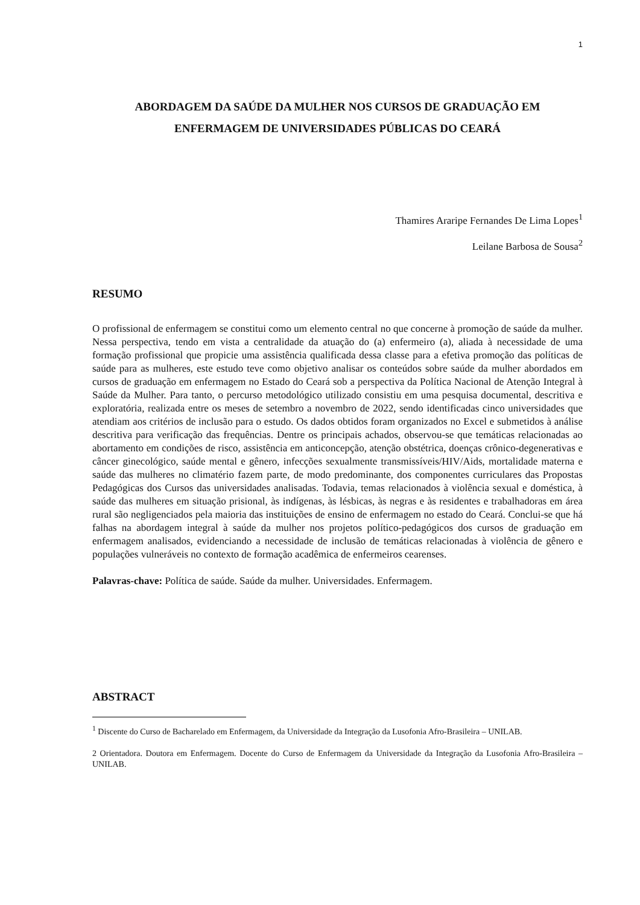1
ABORDAGEM DA SAÚDE DA MULHER NOS CURSOS DE GRADUAÇÃO EM ENFERMAGEM DE UNIVERSIDADES PÚBLICAS DO CEARÁ
Thamires Araripe Fernandes De Lima Lopes<sup>1</sup>
Leilane Barbosa de Sousa<sup>2</sup>
RESUMO
O profissional de enfermagem se constitui como um elemento central no que concerne à promoção de saúde da mulher. Nessa perspectiva, tendo em vista a centralidade da atuação do (a) enfermeiro (a), aliada à necessidade de uma formação profissional que propicie uma assistência qualificada dessa classe para a efetiva promoção das políticas de saúde para as mulheres, este estudo teve como objetivo analisar os conteúdos sobre saúde da mulher abordados em cursos de graduação em enfermagem no Estado do Ceará sob a perspectiva da Política Nacional de Atenção Integral à Saúde da Mulher. Para tanto, o percurso metodológico utilizado consistiu em uma pesquisa documental, descritiva e exploratória, realizada entre os meses de setembro a novembro de 2022, sendo identificadas cinco universidades que atendiam aos critérios de inclusão para o estudo. Os dados obtidos foram organizados no Excel e submetidos à análise descritiva para verificação das frequências. Dentre os principais achados, observou-se que temáticas relacionadas ao abortamento em condições de risco, assistência em anticoncepção, atenção obstétrica, doenças crônico-degenerativas e câncer ginecológico, saúde mental e gênero, infecções sexualmente transmissíveis/HIV/Aids, mortalidade materna e saúde das mulheres no climatério fazem parte, de modo predominante, dos componentes curriculares das Propostas Pedagógicas dos Cursos das universidades analisadas. Todavia, temas relacionados à violência sexual e doméstica, à saúde das mulheres em situação prisional, às indígenas, às lésbicas, às negras e às residentes e trabalhadoras em área rural são negligenciados pela maioria das instituições de ensino de enfermagem no estado do Ceará. Conclui-se que há falhas na abordagem integral à saúde da mulher nos projetos político-pedagógicos dos cursos de graduação em enfermagem analisados, evidenciando a necessidade de inclusão de temáticas relacionadas à violência de gênero e populações vulneráveis no contexto de formação acadêmica de enfermeiros cearenses.
Palavras-chave: Política de saúde. Saúde da mulher. Universidades. Enfermagem.
ABSTRACT
<sup>1</sup> Discente do Curso de Bacharelado em Enfermagem, da Universidade da Integração da Lusofonia Afro-Brasileira – UNILAB.
2 Orientadora. Doutora em Enfermagem. Docente do Curso de Enfermagem da Universidade da Integração da Lusofonia Afro-Brasileira – UNILAB.